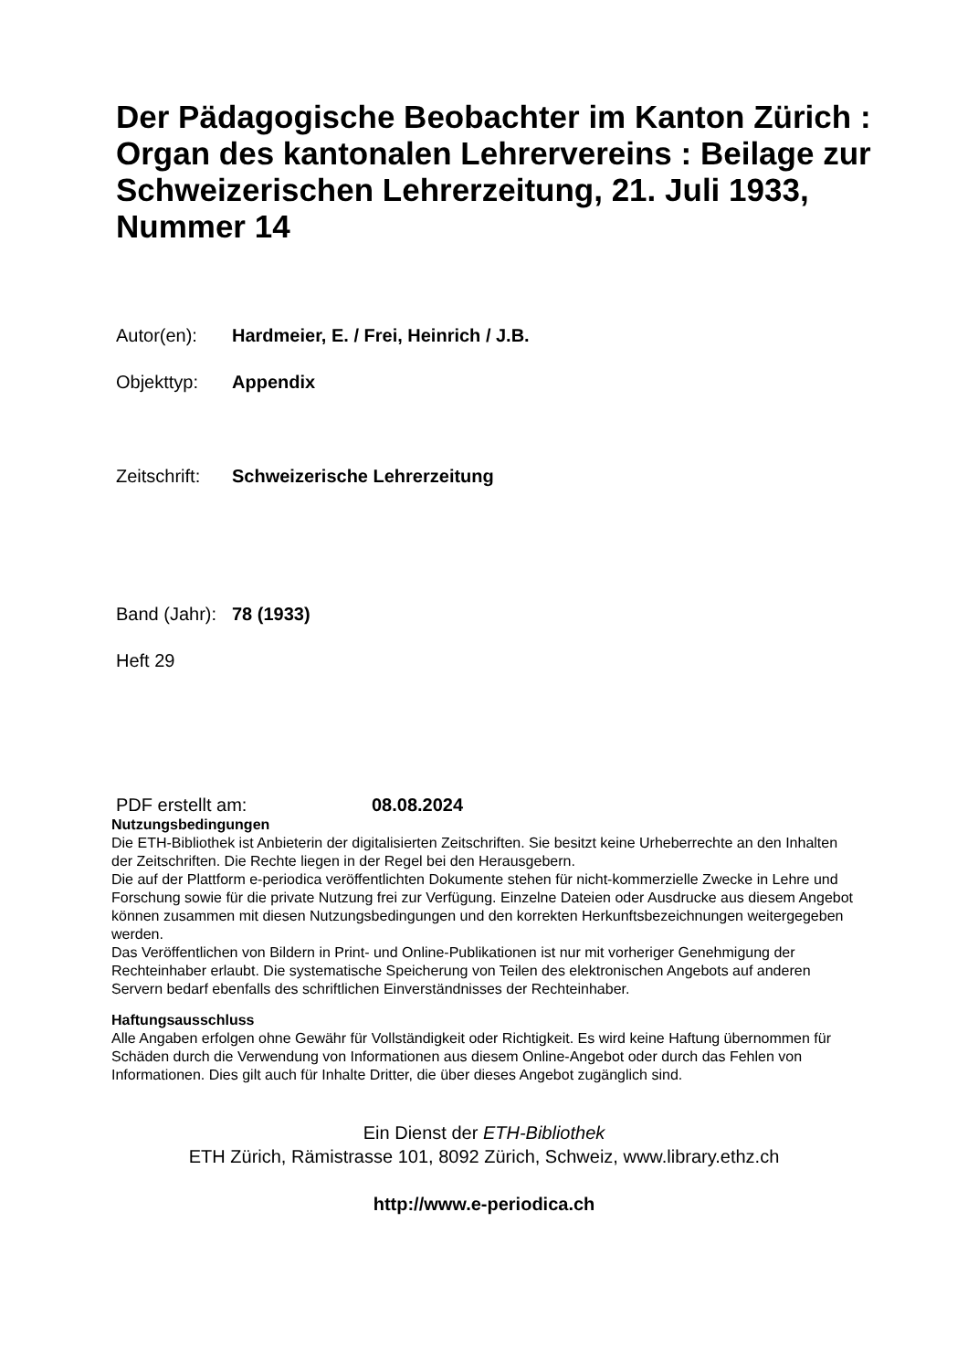Der Pädagogische Beobachter im Kanton Zürich : Organ des kantonalen Lehrervereins : Beilage zur Schweizerischen Lehrerzeitung, 21. Juli 1933, Nummer 14
Autor(en): Hardmeier, E. / Frei, Heinrich / J.B.
Objekttyp: Appendix
Zeitschrift: Schweizerische Lehrerzeitung
Band (Jahr): 78 (1933)
Heft 29
PDF erstellt am: 08.08.2024
Nutzungsbedingungen
Die ETH-Bibliothek ist Anbieterin der digitalisierten Zeitschriften. Sie besitzt keine Urheberrechte an den Inhalten der Zeitschriften. Die Rechte liegen in der Regel bei den Herausgebern.
Die auf der Plattform e-periodica veröffentlichten Dokumente stehen für nicht-kommerzielle Zwecke in Lehre und Forschung sowie für die private Nutzung frei zur Verfügung. Einzelne Dateien oder Ausdrucke aus diesem Angebot können zusammen mit diesen Nutzungsbedingungen und den korrekten Herkunftsbezeichnungen weitergegeben werden.
Das Veröffentlichen von Bildern in Print- und Online-Publikationen ist nur mit vorheriger Genehmigung der Rechteinhaber erlaubt. Die systematische Speicherung von Teilen des elektronischen Angebots auf anderen Servern bedarf ebenfalls des schriftlichen Einverständnisses der Rechteinhaber.
Haftungsausschluss
Alle Angaben erfolgen ohne Gewähr für Vollständigkeit oder Richtigkeit. Es wird keine Haftung übernommen für Schäden durch die Verwendung von Informationen aus diesem Online-Angebot oder durch das Fehlen von Informationen. Dies gilt auch für Inhalte Dritter, die über dieses Angebot zugänglich sind.
Ein Dienst der ETH-Bibliothek
ETH Zürich, Rämistrasse 101, 8092 Zürich, Schweiz, www.library.ethz.ch
http://www.e-periodica.ch